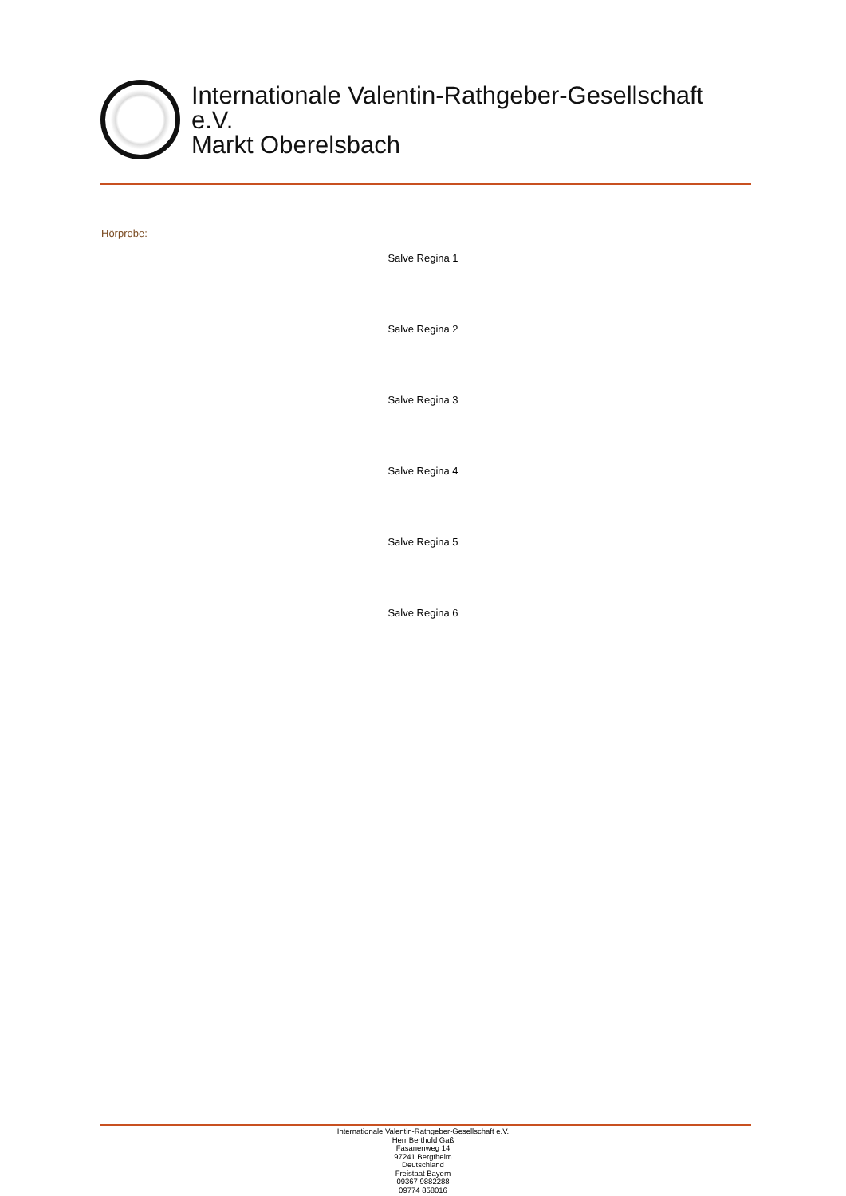Internationale Valentin-Rathgeber-Gesellschaft
e.V.
Markt Oberelsbach
Hörprobe:
Salve Regina 1
Salve Regina 2
Salve Regina 3
Salve Regina 4
Salve Regina 5
Salve Regina 6
Internationale Valentin-Rathgeber-Gesellschaft e.V.
Herr Berthold Gaß
Fasanenweg 14
97241 Bergtheim
Deutschland
Freistaat Bayern
09367 9882288
09774 858016